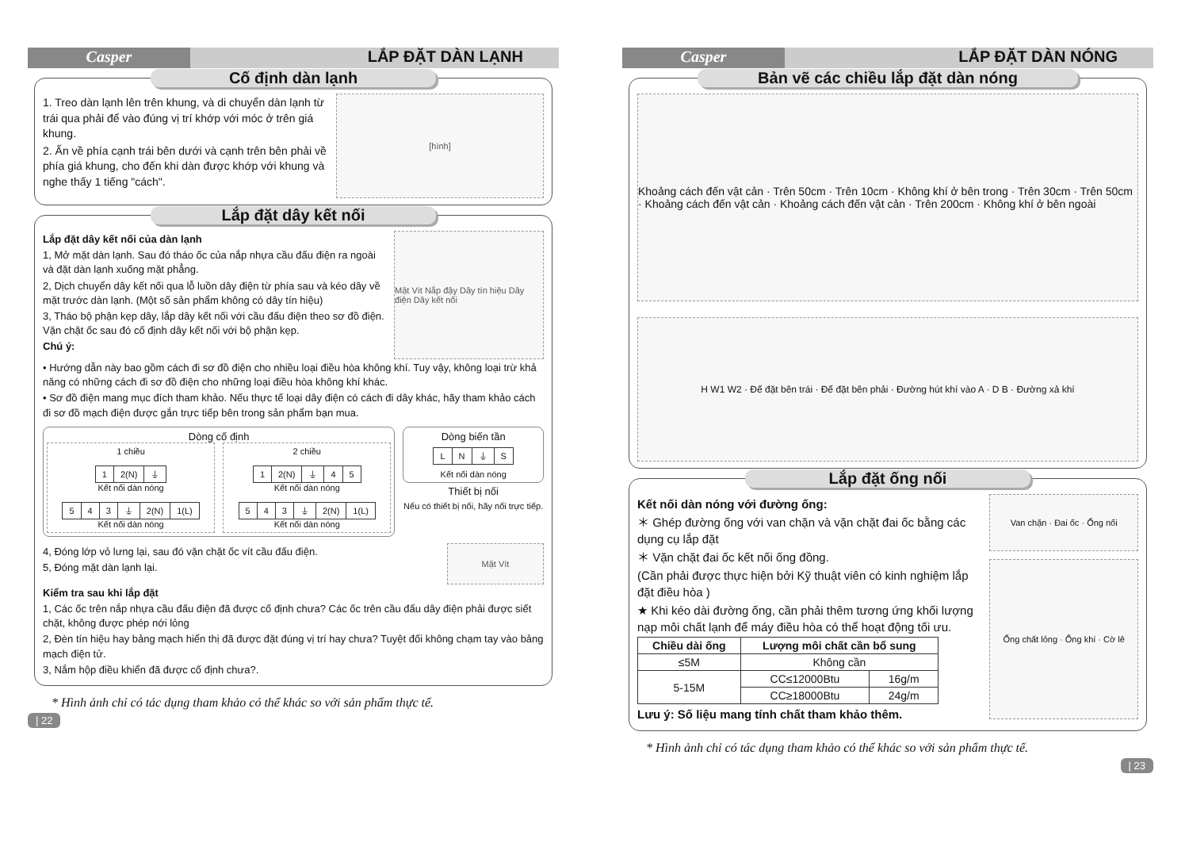Casper LẮP ĐẶT DÀN LẠNH
Cố định dàn lạnh
1. Treo dàn lạnh lên trên khung, và di chuyển dàn lạnh từ trái qua phải để vào đúng vị trí khớp với móc ở trên giá khung.
2. Ấn về phía cạnh trái bên dưới và cạnh trên bên phải về phía giá khung, cho đến khi dàn được khớp với khung và nghe thấy 1 tiếng "cách".
[hình]
Lắp đặt dây kết nối
Lắp đặt dây kết nối của dàn lạnh
1, Mở mặt dàn lạnh. Sau đó tháo ốc của nắp nhựa cầu đấu điện ra ngoài và đặt dàn lạnh xuống mặt phẳng.
2, Dịch chuyển dây kết nối qua lỗ luồn dây điện từ phía sau và kéo dây về mặt trước dàn lạnh. (Một số sản phẩm không có dây tín hiệu)
3, Tháo bộ phận kẹp dây, lắp dây kết nối với cầu đấu điện theo sơ đồ điện. Vặn chặt ốc sau đó cố định dây kết nối với bộ phận kẹp.
Chú ý:
Mặt Vít Nắp đậy Dây tín hiệu Dây điện Dây kết nối
• Hướng dẫn này bao gồm cách đi sơ đồ điện cho nhiều loại điều hòa không khí. Tuy vậy, không loại trừ khả năng có những cách đi sơ đồ điện cho những loại điều hòa không khí khác.
• Sơ đồ điện mang mục đích tham khảo. Nếu thực tế loại dây điện có cách đi dây khác, hãy tham khảo cách đi sơ đồ mạch điện được gắn trực tiếp bên trong sản phẩm bạn mua.
Dòng cố định
1 chiều
| 1 | 2(N) | ⏚ |
Kết nối dàn nóng
| 5 | 4 | 3 | ⏚ | 2(N) | 1(L) |
Kết nối dàn nóng
2 chiều
| 1 | 2(N) | ⏚ | 4 | 5 |
Kết nối dàn nóng
| 5 | 4 | 3 | ⏚ | 2(N) | 1(L) |
Kết nối dàn nóng
Dòng biến tần
| L | N | ⏚ | S |
Kết nối dàn nóng
Thiết bị nối
Nếu có thiết bị nối, hãy nối trực tiếp.
4, Đóng lớp vỏ lưng lại, sau đó vặn chặt ốc vít cầu đấu điện.
5, Đóng mặt dàn lạnh lại.
Mặt Vít
Kiểm tra sau khi lắp đặt
1, Các ốc trên nắp nhựa cầu đấu điện đã được cố định chưa? Các ốc trên cầu đấu dây điện phải được siết chặt, không được phép nới lỏng
2, Đèn tín hiệu hay bảng mạch hiển thị đã được đặt đúng vị trí hay chưa? Tuyệt đối không chạm tay vào bảng mạch điện tử.
3, Nắm hộp điều khiển đã được cố định chưa?.
* Hình ảnh chỉ có tác dụng tham khảo có thể khác so với sản phẩm thực tế.
| 22
Casper LẮP ĐẶT DÀN NÓNG
Bản vẽ các chiều lắp đặt dàn nóng
Khoảng cách đến vật cản · Trên 50cm · Trên 10cm · Không khí ở bên trong · Trên 30cm · Trên 50cm · Khoảng cách đến vật cản · Khoảng cách đến vật cản · Trên 200cm · Không khí ở bên ngoài
H W1 W2 · Đế đặt bên trái · Đế đặt bên phải · Đường hút khí vào A · D B · Đường xả khí
Lắp đặt ống nối
Kết nối dàn nóng với đường ống:
＊ Ghép đường ống với van chặn và vặn chặt đai ốc bằng các dụng cụ lắp đặt
＊ Vặn chặt đai ốc kết nối ống đồng.
(Cần phải được thực hiện bởi Kỹ thuật viên có kinh nghiệm lắp đặt điều hòa )
★ Khi kéo dài đường ống, cần phải thêm tương ứng khối lượng nạp môi chất lạnh để máy điều hòa có thể hoạt động tối ưu.
| Chiều dài ống | Lượng môi chất cần bổ sung | |
| --- | --- | --- |
| ≤5M | Không cần | |
| 5-15M | CC≤12000Btu | 16g/m |
| | CC≥18000Btu | 24g/m |
Lưu ý: Số liệu mang tính chất tham khảo thêm.
Van chặn · Đai ốc · Ống nối
Ống chất lỏng · Ống khí · Cờ lê
* Hình ảnh chỉ có tác dụng tham khảo có thể khác so với sản phẩm thực tế.
| 23